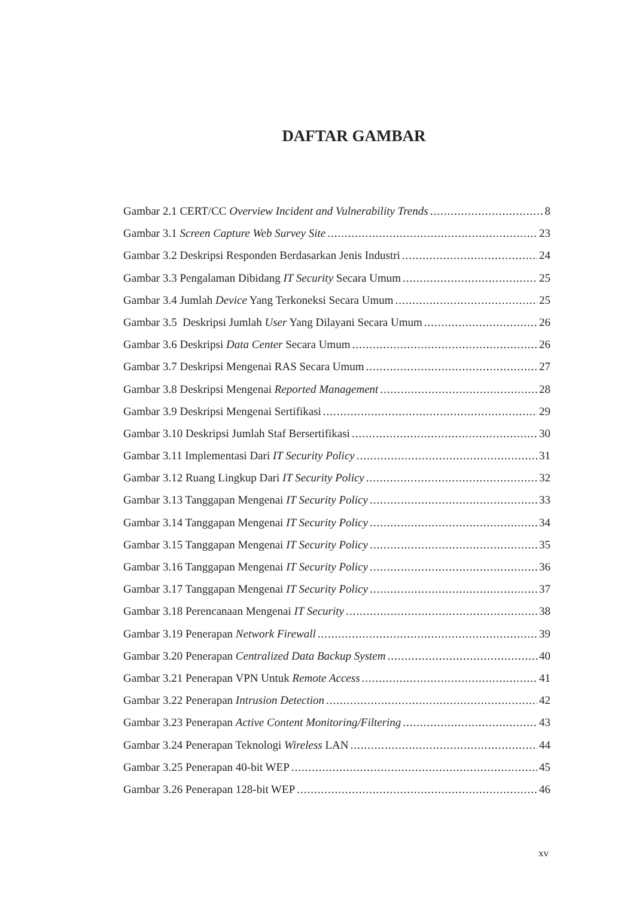DAFTAR GAMBAR
Gambar 2.1 CERT/CC Overview Incident and Vulnerability Trends 8
Gambar 3.1 Screen Capture Web Survey Site 23
Gambar 3.2 Deskripsi Responden Berdasarkan Jenis Industri 24
Gambar 3.3 Pengalaman Dibidang IT Security Secara Umum 25
Gambar 3.4 Jumlah Device Yang Terkoneksi Secara Umum 25
Gambar 3.5 Deskripsi Jumlah User Yang Dilayani Secara Umum 26
Gambar 3.6 Deskripsi Data Center Secara Umum 26
Gambar 3.7 Deskripsi Mengenai RAS Secara Umum 27
Gambar 3.8 Deskripsi Mengenai Reported Management 28
Gambar 3.9 Deskripsi Mengenai Sertifikasi 29
Gambar 3.10 Deskripsi Jumlah Staf Bersertifikasi 30
Gambar 3.11 Implementasi Dari IT Security Policy 31
Gambar 3.12 Ruang Lingkup Dari IT Security Policy 32
Gambar 3.13 Tanggapan Mengenai IT Security Policy 33
Gambar 3.14 Tanggapan Mengenai IT Security Policy 34
Gambar 3.15 Tanggapan Mengenai IT Security Policy 35
Gambar 3.16 Tanggapan Mengenai IT Security Policy 36
Gambar 3.17 Tanggapan Mengenai IT Security Policy 37
Gambar 3.18 Perencanaan Mengenai IT Security 38
Gambar 3.19 Penerapan Network Firewall 39
Gambar 3.20 Penerapan Centralized Data Backup System 40
Gambar 3.21 Penerapan VPN Untuk Remote Access 41
Gambar 3.22 Penerapan Intrusion Detection 42
Gambar 3.23 Penerapan Active Content Monitoring/Filtering 43
Gambar 3.24 Penerapan Teknologi Wireless LAN 44
Gambar 3.25 Penerapan 40-bit WEP 45
Gambar 3.26 Penerapan 128-bit WEP 46
xv